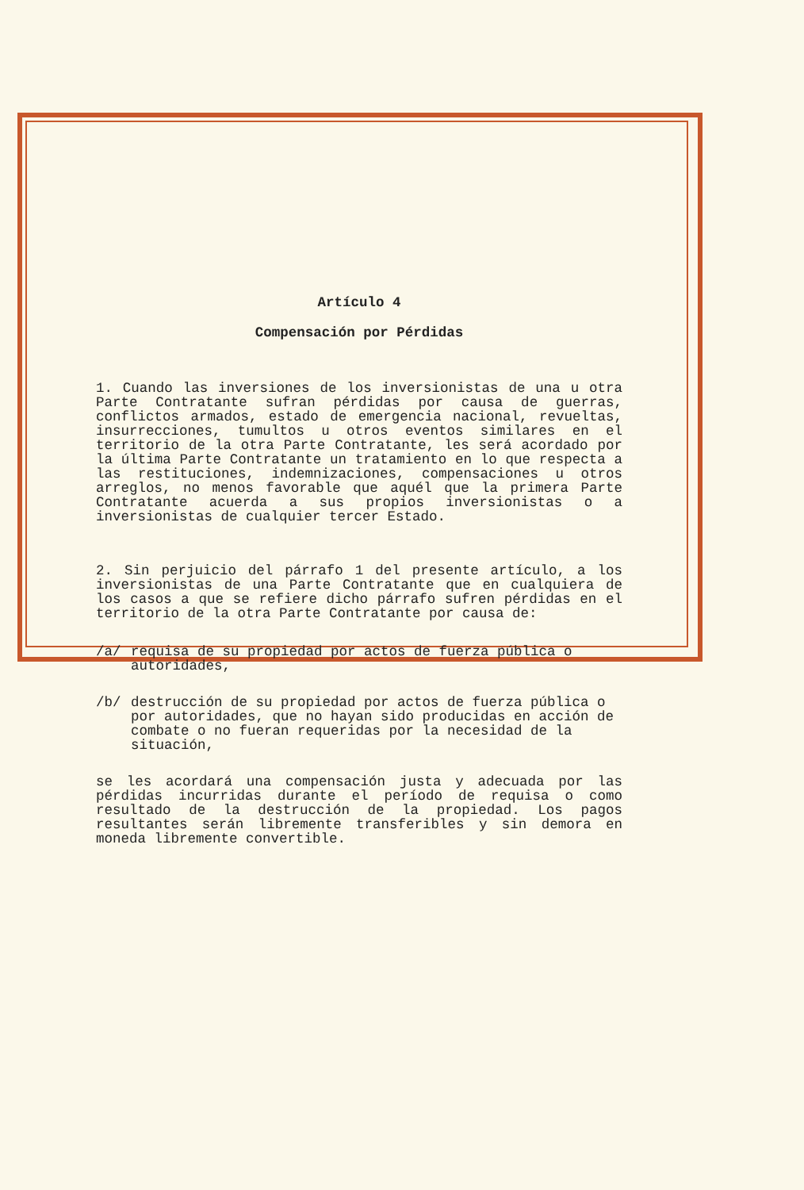Artículo 4
Compensación por Pérdidas
1. Cuando las inversiones de los inversionistas de una u otra Parte Contratante sufran pérdidas por causa de guerras, conflictos armados, estado de emergencia nacional, revueltas, insurrecciones, tumultos u otros eventos similares en el territorio de la otra Parte Contratante, les será acordado por la última Parte Contratante un tratamiento en lo que respecta a las restituciones, indemnizaciones, compensaciones u otros arreglos, no menos favorable que aquél que la primera Parte Contratante acuerda a sus propios inversionistas o a inversionistas de cualquier tercer Estado.
2. Sin perjuicio del párrafo 1 del presente artículo, a los inversionistas de una Parte Contratante que en cualquiera de los casos a que se refiere dicho párrafo sufren pérdidas en el territorio de la otra Parte Contratante por causa de:
/a/ requisa de su propiedad por actos de fuerza pública o autoridades,
/b/ destrucción de su propiedad por actos de fuerza pública o por autoridades, que no hayan sido producidas en acción de combate o no fueran requeridas por la necesidad de la situación,
se les acordará una compensación justa y adecuada por las pérdidas incurridas durante el período de requisa o como resultado de la destrucción de la propiedad. Los pagos resultantes serán libremente transferibles y sin demora en moneda libremente convertible.